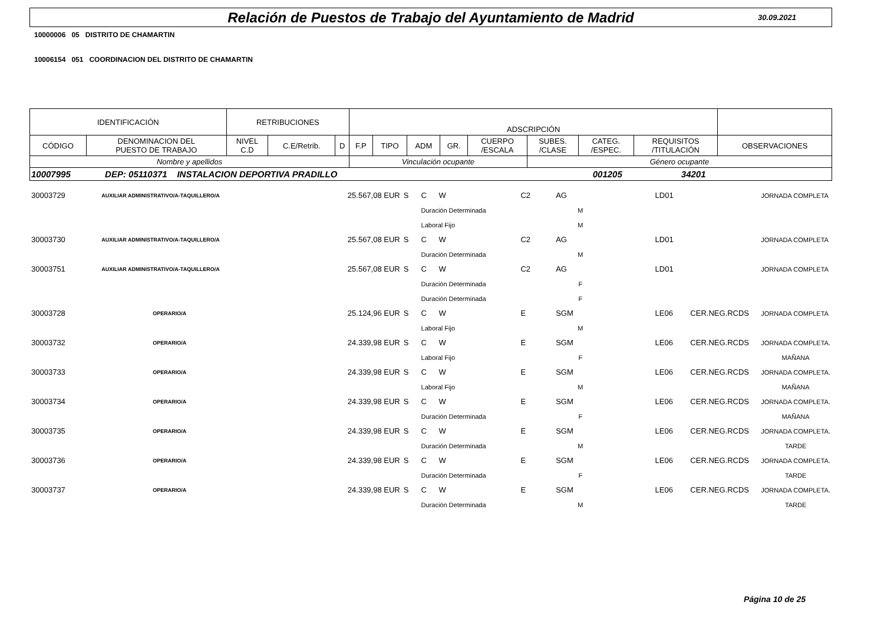Relación de Puestos de Trabajo del Ayuntamiento de Madrid
30.09.2021
10000006 05 DISTRITO DE CHAMARTIN
10006154 051 COORDINACION DEL DISTRITO DE CHAMARTIN
| IDENTIFICACIÓN | | RETRIBUCIONES | | | ADSCRIPCIÓN | | | | | | | | |
| CÓDIGO | DENOMINACION DEL PUESTO DE TRABAJO | NIVEL C.D | C.E/Retrib. | D | F.P | TIPO | ADM | GR. | CUERPO /ESCALA | SUBES. /CLASE | CATEG. /ESPEC. | REQUISITOS /TITULACIÓN | OBSERVACIONES |
| Nombre y apellidos | | | | | Vinculación ocupante | | | | | Género ocupante | | | |
| 10007995 DEP: 05110371 INSTALACION DEPORTIVA PRADILLO 001205 34201 | | | | | | | | | | | | | |
| 30003729 | AUXILIAR ADMINISTRATIVO/A-TAQUILLERO/A | 25.567,08 EUR | S | C | W | | C2 | AG | | LD01 | | JORNADA COMPLETA |
| | | | | Duración Determinada | | | | M | | | | |
| | | | | Laboral Fijo | | | | M | | | | |
| 30003730 | AUXILIAR ADMINISTRATIVO/A-TAQUILLERO/A | 25.567,08 EUR | S | C | W | | C2 | AG | | LD01 | | JORNADA COMPLETA |
| | | | | Duración Determinada | | | | M | | | | |
| 30003751 | AUXILIAR ADMINISTRATIVO/A-TAQUILLERO/A | 25.567,08 EUR | S | C | W | | C2 | AG | | LD01 | | JORNADA COMPLETA |
| | | | | Duración Determinada | | | | F | | | | |
| | | | | Duración Determinada | | | | F | | | | |
| 30003728 | OPERARIO/A | 25.124,96 EUR | S | C | W | | E | SGM | | LE06 | CER.NEG.RCDS | JORNADA COMPLETA |
| | | | | Laboral Fijo | | | | M | | | | |
| 30003732 | OPERARIO/A | 24.339,98 EUR | S | C | W | | E | SGM | | LE06 | CER.NEG.RCDS | JORNADA COMPLETA. |
| | | | | Laboral Fijo | | | | F | | | | MAÑANA |
| 30003733 | OPERARIO/A | 24.339,98 EUR | S | C | W | | E | SGM | | LE06 | CER.NEG.RCDS | JORNADA COMPLETA. |
| | | | | Laboral Fijo | | | | M | | | | MAÑANA |
| 30003734 | OPERARIO/A | 24.339,98 EUR | S | C | W | | E | SGM | | LE06 | CER.NEG.RCDS | JORNADA COMPLETA. |
| | | | | Duración Determinada | | | | F | | | | MAÑANA |
| 30003735 | OPERARIO/A | 24.339,98 EUR | S | C | W | | E | SGM | | LE06 | CER.NEG.RCDS | JORNADA COMPLETA. |
| | | | | Duración Determinada | | | | M | | | | TARDE |
| 30003736 | OPERARIO/A | 24.339,98 EUR | S | C | W | | E | SGM | | LE06 | CER.NEG.RCDS | JORNADA COMPLETA. |
| | | | | Duración Determinada | | | | F | | | | TARDE |
| 30003737 | OPERARIO/A | 24.339,98 EUR | S | C | W | | E | SGM | | LE06 | CER.NEG.RCDS | JORNADA COMPLETA. |
| | | | | Duración Determinada | | | | M | | | | TARDE |
Página 10 de 25